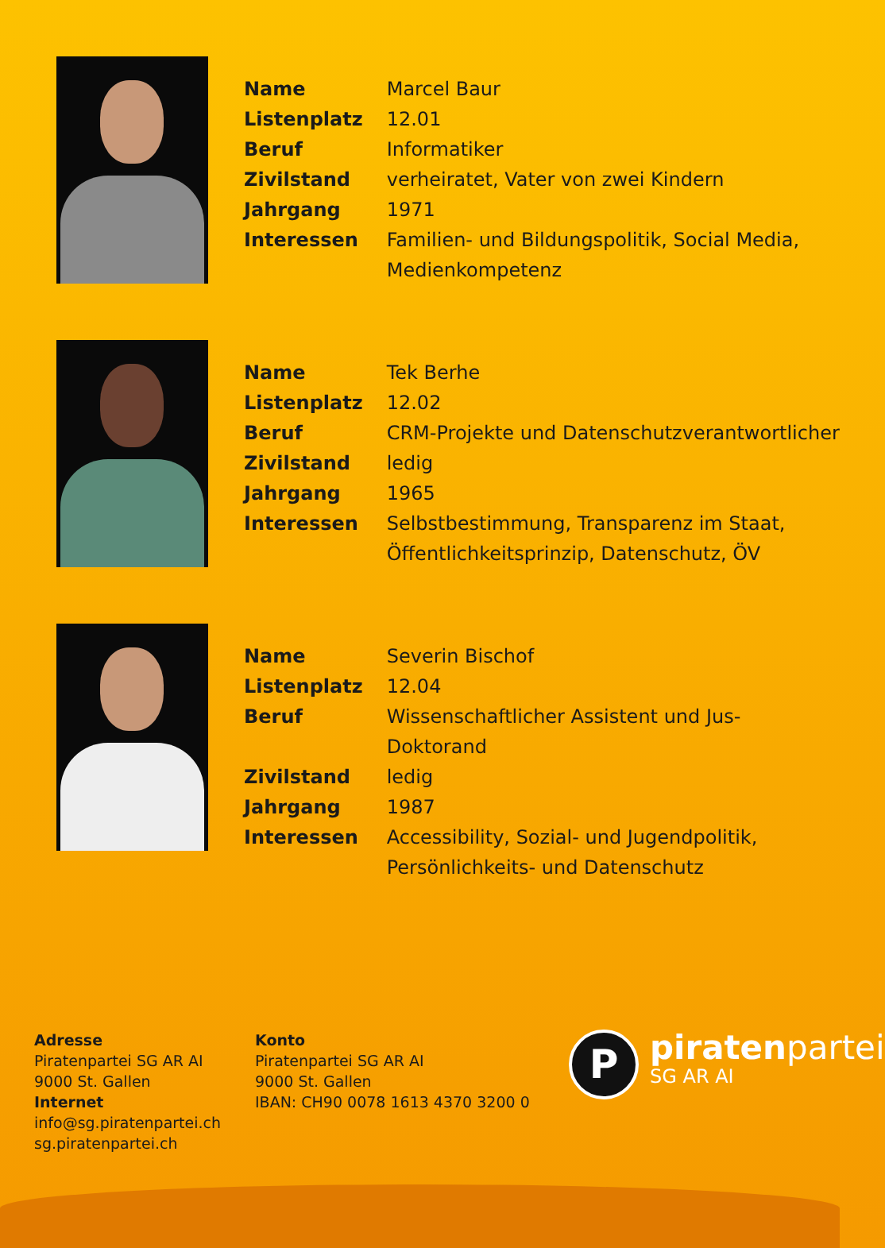| Name | Marcel Baur |
| Listenplatz | 12.01 |
| Beruf | Informatiker |
| Zivilstand | verheiratet, Vater von zwei Kindern |
| Jahrgang | 1971 |
| Interessen | Familien- und Bildungspolitik, Social Media, Medienkompetenz |
| Name | Tek Berhe |
| Listenplatz | 12.02 |
| Beruf | CRM-Projekte und Datenschutzverantwortlicher |
| Zivilstand | ledig |
| Jahrgang | 1965 |
| Interessen | Selbstbestimmung, Transparenz im Staat, Öffentlichkeitsprinzip, Datenschutz, ÖV |
| Name | Severin Bischof |
| Listenplatz | 12.04 |
| Beruf | Wissenschaftlicher Assistent und Jus-Doktorand |
| Zivilstand | ledig |
| Jahrgang | 1987 |
| Interessen | Accessibility, Sozial- und Jugendpolitik, Persönlichkeits- und Datenschutz |
Adresse
Piratenpartei SG AR AI
9000 St. Gallen
Internet
info@sg.piratenpartei.ch
sg.piratenpartei.ch
Konto
Piratenpartei SG AR AI
9000 St. Gallen
IBAN: CH90 0078 1613 4370 3200 0
P
piratenpartei
SG AR AI